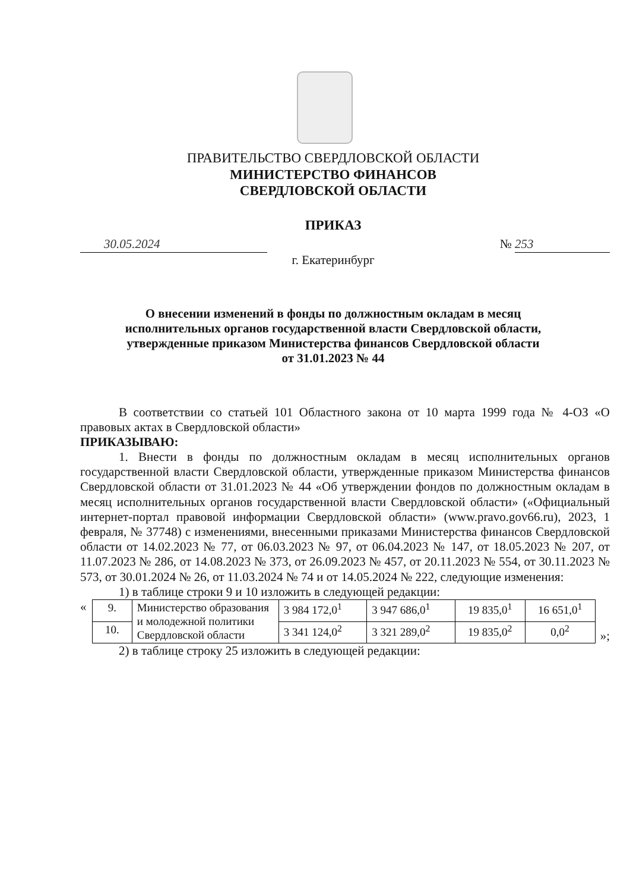ПРАВИТЕЛЬСТВО СВЕРДЛОВСКОЙ ОБЛАСТИ
МИНИСТЕРСТВО ФИНАНСОВ
СВЕРДЛОВСКОЙ ОБЛАСТИ
ПРИКАЗ
30.05.2024 № 253
г. Екатеринбург
О внесении изменений в фонды по должностным окладам в месяц
исполнительных органов государственной власти Свердловской области,
утвержденные приказом Министерства финансов Свердловской области
от 31.01.2023 № 44
В соответствии со статьей 101 Областного закона от 10 марта 1999 года № 4-ОЗ «О правовых актах в Свердловской области»
ПРИКАЗЫВАЮ:
1. Внести в фонды по должностным окладам в месяц исполнительных органов государственной власти Свердловской области, утвержденные приказом Министерства финансов Свердловской области от 31.01.2023 № 44 «Об утверждении фондов по должностным окладам в месяц исполнительных органов государственной власти Свердловской области» («Официальный интернет-портал правовой информации Свердловской области» (www.pravo.gov66.ru), 2023, 1 февраля, № 37748) с изменениями, внесенными приказами Министерства финансов Свердловской области от 14.02.2023 № 77, от 06.03.2023 № 97, от 06.04.2023 № 147, от 18.05.2023 № 207, от 11.07.2023 № 286, от 14.08.2023 № 373, от 26.09.2023 № 457, от 20.11.2023 № 554, от 30.11.2023 № 573, от 30.01.2024 № 26, от 11.03.2024 № 74 и от 14.05.2024 № 222, следующие изменения:
1) в таблице строки 9 и 10 изложить в следующей редакции:
«
| 9. | Министерство образования и молодежной политики Свердловской области | 3 984 172,0<sup>1</sup> | 3 947 686,0<sup>1</sup> | 19 835,0<sup>1</sup> | 16 651,0<sup>1</sup> |
| 10. | | 3 341 124,0<sup>2</sup> | 3 321 289,0<sup>2</sup> | 19 835,0<sup>2</sup> | 0,0<sup>2</sup> |
»;
2) в таблице строку 25 изложить в следующей редакции: